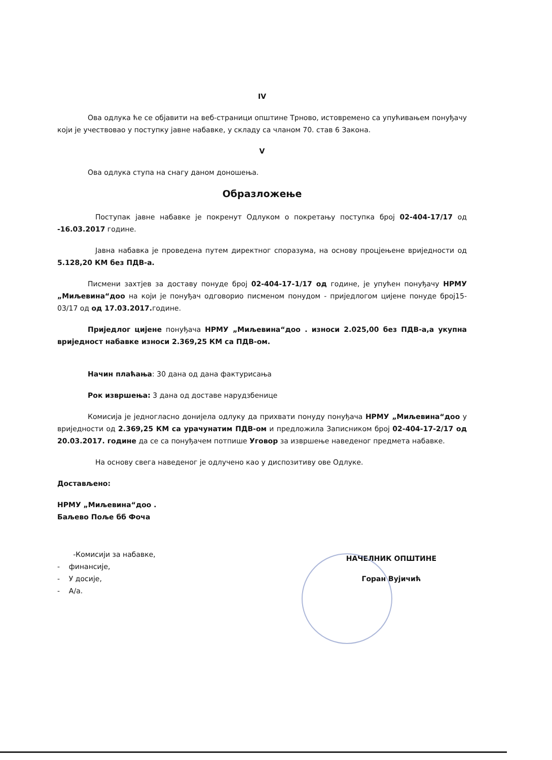IV
Ова одлука ће се објавити на веб-страници општине Трново, истовремено са упућивањем понуђачу који је учествовао у поступку јавне набавке, у складу са чланом 70. став 6 Закона.
V
Ова одлука ступа на снагу даном доношења.
Образложење
Поступак јавне набавке је покренут Одлуком о покретању поступка број 02-404-17/17 од -16.03.2017 године.
Јавна набавка је проведена путем директног споразума, на основу процјењене вриједности од 5.128,20 КМ без ПДВ-а.
Писмени захтјев за доставу понуде број 02-404-17-1/17 од године, је упућен понуђачу НРМУ „Миљевина“доо на који је понуђач одговорио писменом понудом - приједлогом цијене понуде број15-03/17 од од 17.03.2017. године.
Приједлог цијене понуђача НРМУ „Миљевина“доо . износи 2.025,00 без ПДВ-а,а укупна вриједност набавке износи 2.369,25 КМ са ПДВ-ом.
Начин плаћања: 30 дана од дана фактурисања
Рок извршења: 3 дана од доставе нарудзбенице
Комисија је једногласно донијела одлуку да прихвати понуду понуђача НРМУ „Миљевина“доо у вриједности од 2.369,25 КМ са урачунатим ПДВ-ом и предложила Записником број 02-404-17-2/17 од 20.03.2017. године да се са понуђачем потпише Уговор за извршење наведеног предмета набавке.
На основу свега наведеног је одлучено као у диспозитиву ове Одлуке.
Достављено:
НРМУ „Миљевина“доо .
Баљево Поље бб Фоча
-Комисији за набавке,
- финансије,
- У досије,
- А/а.
НАЧЕЛНИК ОПШТИНЕ
Горан Вујичић